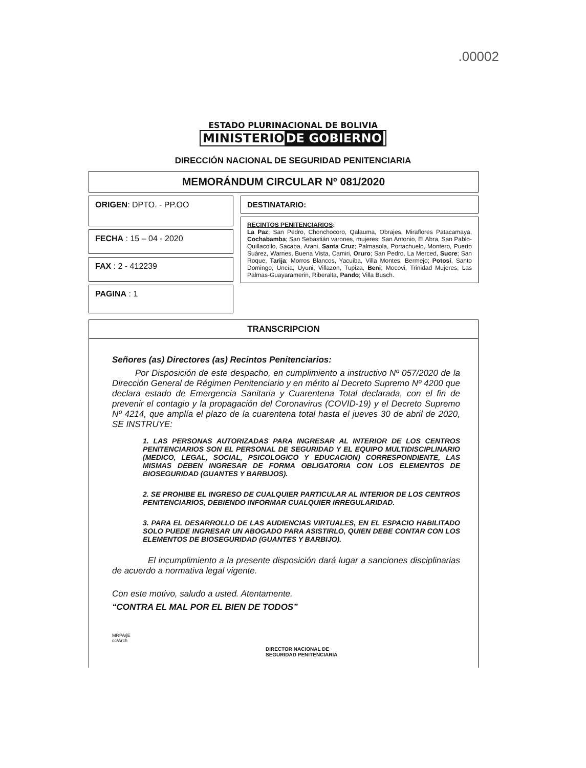.00002
ESTADO PLURINACIONAL DE BOLIVIA
MINISTERIO DE GOBIERNO
DIRECCIÓN NACIONAL DE SEGURIDAD PENITENCIARIA
MEMORÁNDUM CIRCULAR Nº 081/2020
ORIGEN: DPTO. - PP.OO
FECHA : 15 – 04 - 2020
FAX : 2 - 412239
PAGINA : 1
DESTINATARIO:
RECINTOS PENITENCIARIOS:
La Paz; San Pedro, Chonchocoro, Qalauma, Obrajes, Miraflores Patacamaya, Cochabamba; San Sebastián varones, mujeres; San Antonio, El Abra, San Pablo-Quillacollo, Sacaba, Arani, Santa Cruz; Palmasola, Portachuelo, Montero, Puerto Suárez, Warnes, Buena Vista, Camiri, Oruro; San Pedro, La Merced, Sucre; San Roque, Tarija; Morros Blancos, Yacuiba, Villa Montes, Bermejo; Potosí, Santo Domingo, Uncía, Uyuni, Villazon, Tupiza, Beni; Mocovi, Trinidad Mujeres, Las Palmas-Guayaramerin, Riberalta, Pando; Villa Busch.
TRANSCRIPCION
Señores (as) Directores (as) Recintos Penitenciarios:
Por Disposición de este despacho, en cumplimiento a instructivo Nº 057/2020 de la Dirección General de Régimen Penitenciario y en mérito al Decreto Supremo Nº 4200 que declara estado de Emergencia Sanitaria y Cuarentena Total declarada, con el fin de prevenir el contagio y la propagación del Coronavirus (COVID-19) y el Decreto Supremo Nº 4214, que amplía el plazo de la cuarentena total hasta el jueves 30 de abril de 2020, SE INSTRUYE:
1. LAS PERSONAS AUTORIZADAS PARA INGRESAR AL INTERIOR DE LOS CENTROS PENITENCIARIOS SON EL PERSONAL DE SEGURIDAD Y EL EQUIPO MULTIDISCIPLINARIO (MEDICO, LEGAL, SOCIAL, PSICOLOGICO Y EDUCACION) CORRESPONDIENTE, LAS MISMAS DEBEN INGRESAR DE FORMA OBLIGATORIA CON LOS ELEMENTOS DE BIOSEGURIDAD (GUANTES Y BARBIJOS).
2. SE PROHIBE EL INGRESO DE CUALQUIER PARTICULAR AL INTERIOR DE LOS CENTROS PENITENCIARIOS, DEBIENDO INFORMAR CUALQUIER IRREGULARIDAD.
3. PARA EL DESARROLLO DE LAS AUDIENCIAS VIRTUALES, EN EL ESPACIO HABILITADO SOLO PUEDE INGRESAR UN ABOGADO PARA ASISTIRLO, QUIEN DEBE CONTAR CON LOS ELEMENTOS DE BIOSEGURIDAD (GUANTES Y BARBIJO).
El incumplimiento a la presente disposición dará lugar a sanciones disciplinarias de acuerdo a normativa legal vigente.
Con este motivo, saludo a usted. Atentamente.
“CONTRA EL MAL POR EL BIEN DE TODOS”
MRPA/jE
cc/Arch
DIRECTOR NACIONAL DE
SEGURIDAD PENITENCIARIA